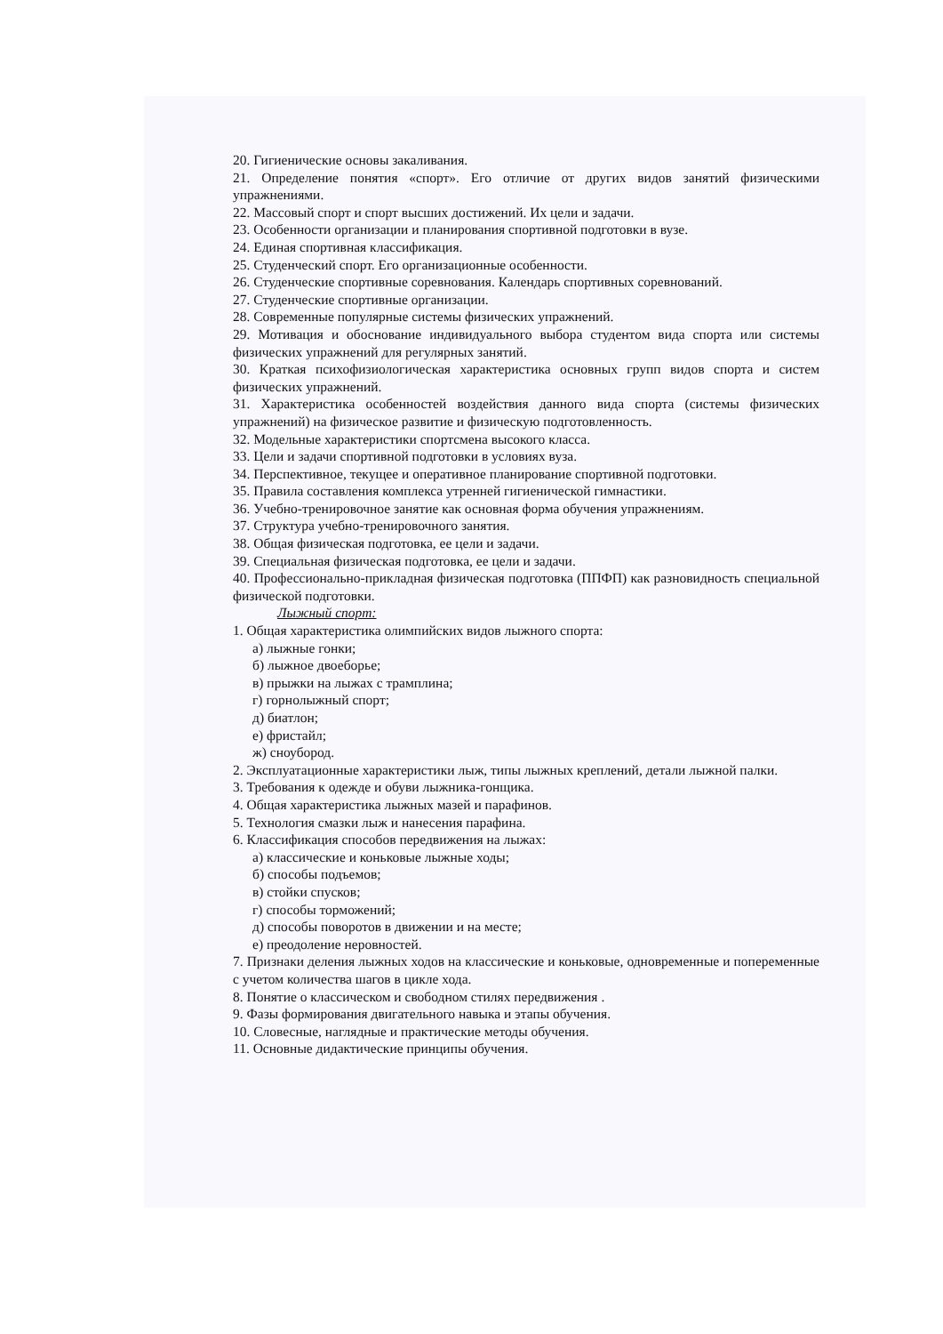20. Гигиенические основы закаливания.
21. Определение понятия «спорт». Его отличие от других видов занятий физическими упражнениями.
22. Массовый спорт и спорт высших достижений. Их цели и задачи.
23. Особенности организации и планирования спортивной подготовки в вузе.
24. Единая спортивная классификация.
25. Студенческий спорт. Его организационные особенности.
26. Студенческие спортивные соревнования. Календарь спортивных соревнований.
27. Студенческие спортивные организации.
28. Современные популярные системы физических упражнений.
29. Мотивация и обоснование индивидуального выбора студентом вида спорта или системы физических упражнений для регулярных занятий.
30. Краткая психофизиологическая характеристика основных групп видов спорта и систем физических упражнений.
31. Характеристика особенностей воздействия данного вида спорта (системы физических упражнений) на физическое развитие и физическую подготовленность.
32. Модельные характеристики спортсмена высокого класса.
33. Цели и задачи спортивной подготовки в условиях вуза.
34. Перспективное, текущее и оперативное планирование спортивной подготовки.
35. Правила составления комплекса утренней гигиенической гимнастики.
36. Учебно-тренировочное занятие как основная форма обучения упражнениям.
37. Структура учебно-тренировочного занятия.
38. Общая физическая подготовка, ее цели и задачи.
39. Специальная физическая подготовка, ее цели и задачи.
40. Профессионально-прикладная физическая подготовка (ППФП) как разновидность специальной физической подготовки.
Лыжный спорт:
1. Общая характеристика олимпийских видов лыжного спорта:
а) лыжные гонки;
б) лыжное двоеборье;
в) прыжки на лыжах с трамплина;
г) горнолыжный спорт;
д) биатлон;
е) фристайл;
ж) сноубород.
2. Эксплуатационные характеристики лыж, типы лыжных креплений, детали лыжной палки.
3. Требования к одежде и обуви лыжника-гонщика.
4. Общая характеристика лыжных мазей и парафинов.
5. Технология смазки лыж и нанесения парафина.
6. Классификация способов передвижения на лыжах:
а) классические и коньковые лыжные ходы;
б) способы подъемов;
в) стойки спусков;
г) способы торможений;
д) способы поворотов в движении и на месте;
е) преодоление неровностей.
7. Признаки деления лыжных ходов на классические и коньковые, одновременные и попеременные с учетом количества шагов в цикле хода.
8. Понятие о классическом и свободном стилях передвижения .
9. Фазы формирования двигательного навыка и этапы обучения.
10. Словесные, наглядные и практические методы обучения.
11. Основные дидактические принципы обучения.